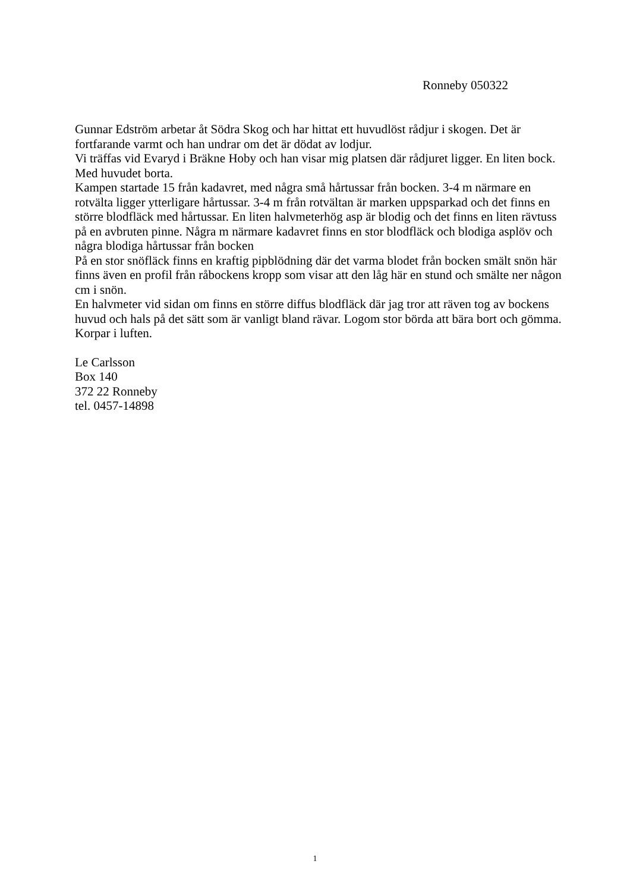Ronneby 050322
Gunnar Edström arbetar åt Södra Skog och har hittat ett huvudlöst rådjur i skogen. Det är fortfarande varmt och han undrar om det är dödat av lodjur.
Vi träffas vid Evaryd i Bräkne Hoby och han visar mig platsen där rådjuret ligger. En liten bock. Med huvudet borta.
Kampen startade 15 från kadavret, med några små hårtussar från bocken. 3-4 m närmare en rotvälta ligger ytterligare hårtussar. 3-4 m från rotvältan är marken uppsparkad och det finns en större blodfläck med hårtussar. En liten halvmeterhög asp är blodig och det finns en liten rävtuss på en avbruten pinne. Några m närmare kadavret finns en stor blodfläck och blodiga asplöv och några blodiga hårtussar från bocken
På en stor snöfläck finns en kraftig pipblödning där det varma blodet från bocken smält snön här finns även en profil från råbockens kropp som visar att den låg här en stund och smälte ner någon cm i snön.
En halvmeter vid sidan om finns en större diffus blodfläck där jag tror att räven tog av bockens huvud och hals på det sätt som är vanligt bland rävar. Logom stor börda att bära bort och gömma. Korpar i luften.
Le Carlsson
Box 140
372 22 Ronneby
tel. 0457-14898
1